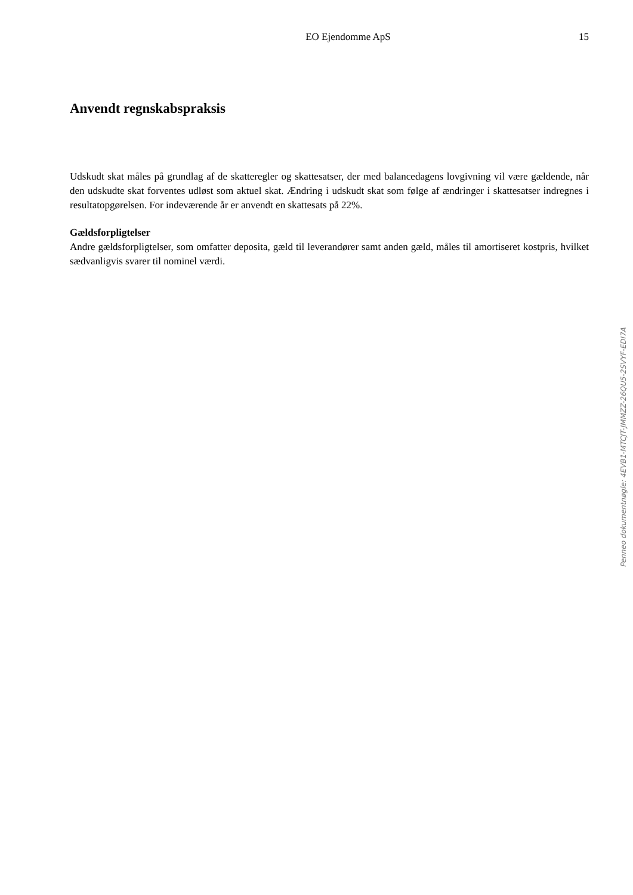EO Ejendomme ApS 15
Anvendt regnskabspraksis
Udskudt skat måles på grundlag af de skatteregler og skattesatser, der med balancedagens lovgivning vil være gældende, når den udskudte skat forventes udløst som aktuel skat. Ændring i udskudt skat som følge af ændringer i skattesatser indregnes i resultatopgørelsen. For indeværende år er anvendt en skattesats på 22%.
Gældsforpligtelser
Andre gældsforpligtelser, som omfatter deposita, gæld til leverandører samt anden gæld, måles til amortiseret kostpris, hvilket sædvanligvis svarer til nominel værdi.
Penneo dokumentnøgle: 4EVB1-MTCJT-JMMZZ-26QU5-2SVYF-EDI7A